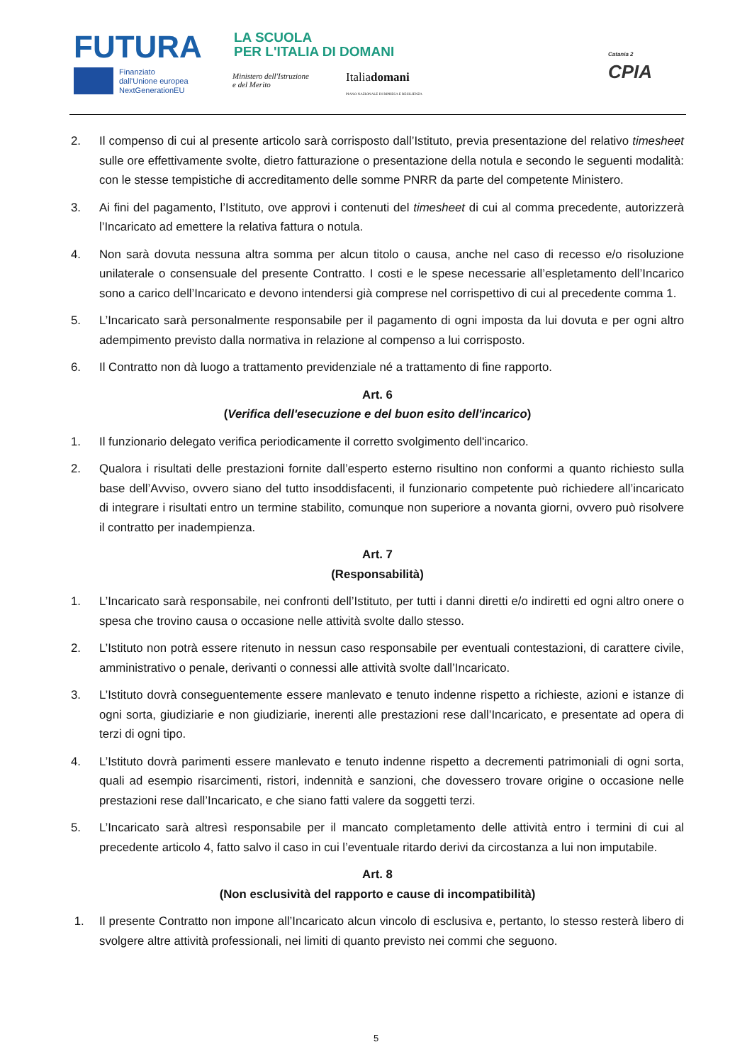FUTURA
LA SCUOLA
PER L'ITALIA DI DOMANI
Finanziato
dall'Unione europea
NextGenerationEU
Ministero dell'Istruzione
e del Merito
Italiadomani
PIANO NAZIONALE DI RIPRESA E RESILIENZA
Catania 2
CPIA
2. Il compenso di cui al presente articolo sarà corrisposto dall’Istituto, previa presentazione del relativo timesheet sulle ore effettivamente svolte, dietro fatturazione o presentazione della notula e secondo le seguenti modalità: con le stesse tempistiche di accreditamento delle somme PNRR da parte del competente Ministero.
3. Ai fini del pagamento, l’Istituto, ove approvi i contenuti del timesheet di cui al comma precedente, autorizzerà l’Incaricato ad emettere la relativa fattura o notula.
4. Non sarà dovuta nessuna altra somma per alcun titolo o causa, anche nel caso di recesso e/o risoluzione unilaterale o consensuale del presente Contratto. I costi e le spese necessarie all’espletamento dell’Incarico sono a carico dell’Incaricato e devono intendersi già comprese nel corrispettivo di cui al precedente comma 1.
5. L’Incaricato sarà personalmente responsabile per il pagamento di ogni imposta da lui dovuta e per ogni altro adempimento previsto dalla normativa in relazione al compenso a lui corrisposto.
6. Il Contratto non dà luogo a trattamento previdenziale né a trattamento di fine rapporto.
Art. 6
(Verifica dell'esecuzione e del buon esito dell'incarico)
1. Il funzionario delegato verifica periodicamente il corretto svolgimento dell'incarico.
2. Qualora i risultati delle prestazioni fornite dall’esperto esterno risultino non conformi a quanto richiesto sulla base dell’Avviso, ovvero siano del tutto insoddisfacenti, il funzionario competente può richiedere all’incaricato di integrare i risultati entro un termine stabilito, comunque non superiore a novanta giorni, ovvero può risolvere il contratto per inadempienza.
Art. 7
(Responsabilità)
1. L’Incaricato sarà responsabile, nei confronti dell’Istituto, per tutti i danni diretti e/o indiretti ed ogni altro onere o spesa che trovino causa o occasione nelle attività svolte dallo stesso.
2. L’Istituto non potrà essere ritenuto in nessun caso responsabile per eventuali contestazioni, di carattere civile, amministrativo o penale, derivanti o connessi alle attività svolte dall’Incaricato.
3. L’Istituto dovrà conseguentemente essere manlevato e tenuto indenne rispetto a richieste, azioni e istanze di ogni sorta, giudiziarie e non giudiziarie, inerenti alle prestazioni rese dall’Incaricato, e presentate ad opera di terzi di ogni tipo.
4. L’Istituto dovrà parimenti essere manlevato e tenuto indenne rispetto a decrementi patrimoniali di ogni sorta, quali ad esempio risarcimenti, ristori, indennità e sanzioni, che dovessero trovare origine o occasione nelle prestazioni rese dall’Incaricato, e che siano fatti valere da soggetti terzi.
5. L’Incaricato sarà altresì responsabile per il mancato completamento delle attività entro i termini di cui al precedente articolo 4, fatto salvo il caso in cui l’eventuale ritardo derivi da circostanza a lui non imputabile.
Art. 8
(Non esclusività del rapporto e cause di incompatibilità)
1. Il presente Contratto non impone all’Incaricato alcun vincolo di esclusiva e, pertanto, lo stesso resterà libero di svolgere altre attività professionali, nei limiti di quanto previsto nei commi che seguono.
5